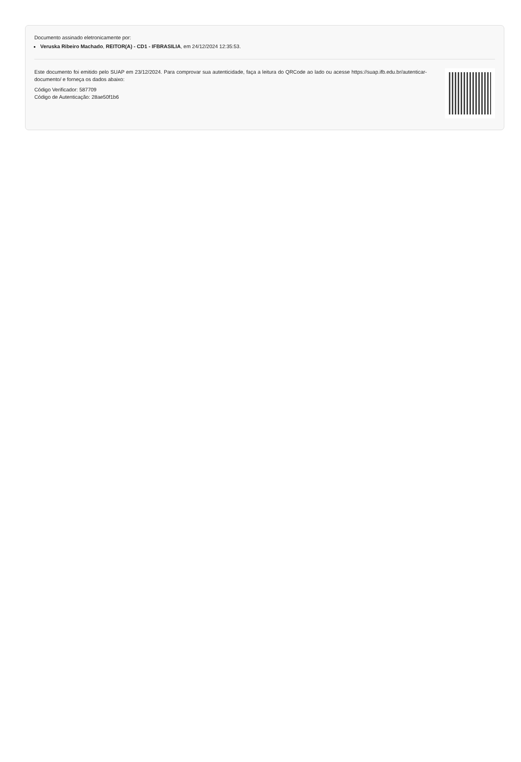Documento assinado eletronicamente por:
Veruska Ribeiro Machado, REITOR(A) - CD1 - IFBRASILIA, em 24/12/2024 12:35:53.
Este documento foi emitido pelo SUAP em 23/12/2024. Para comprovar sua autenticidade, faça a leitura do QRCode ao lado ou acesse https://suap.ifb.edu.br/autenticar-documento/ e forneça os dados abaixo:
Código Verificador: 587709
Código de Autenticação: 28ae50f1b6